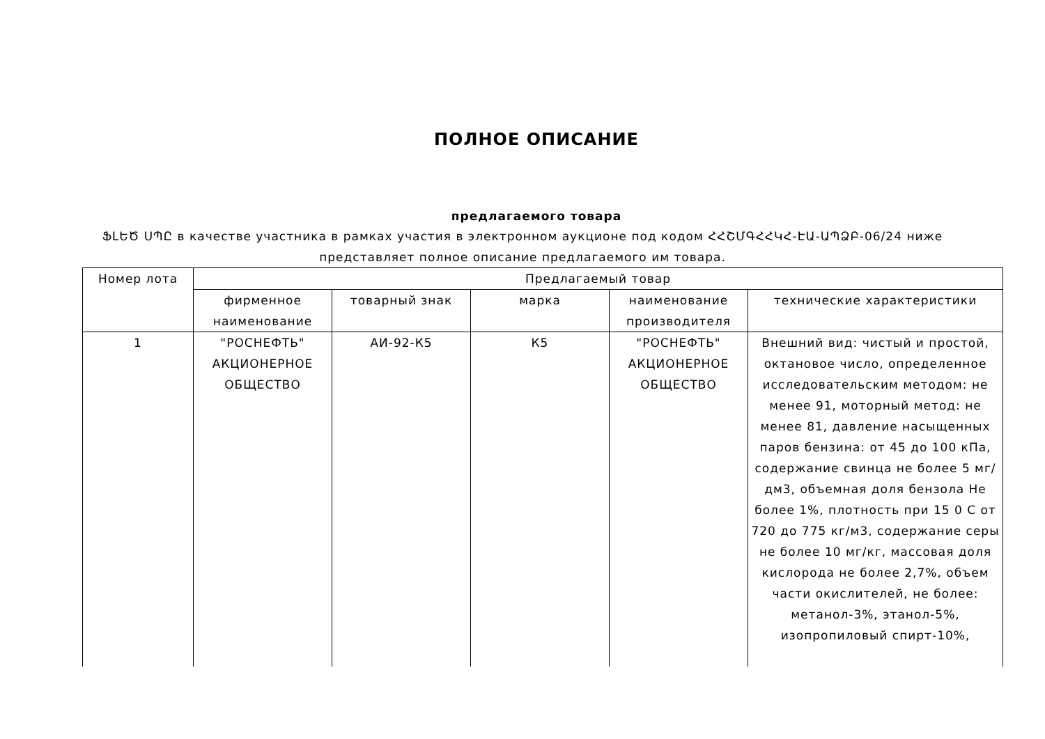ПОЛНОЕ ОПИСАНИЕ
предлагаемого товара
ՖԼԵԾ ՍՊԸ в качестве участника в рамках участия в электронном аукционе под кодом ՀՀՇՄԳՀՀԿՀ-ԷԱ-ԱՊՁԲ-06/24 ниже представляет полное описание предлагаемого им товара.
| Номер лота | Предлагаемый товар | | | | |
| | фирменное наименование | товарный знак | марка | наименование производителя | технические характеристики |
| 1 | "РОСНЕФТЬ" АКЦИОНЕРНОЕ ОБЩЕСТВО | АИ-92-К5 | К5 | "РОСНЕФТЬ" АКЦИОНЕРНОЕ ОБЩЕСТВО | Внешний вид: чистый и простой, октановое число, определенное исследовательским методом: не менее 91, моторный метод: не менее 81, давление насыщенных паров бензина: от 45 до 100 кПа, содержание свинца не более 5 мг/дм3, объемная доля бензола Не более 1%, плотность при 15 0 C от 720 до 775 кг/м3, содержание серы не более 10 мг/кг, массовая доля кислорода не более 2,7%, объем части окислителей, не более: метанол-3%, этанол-5%, изопропиловый спирт-10%, |